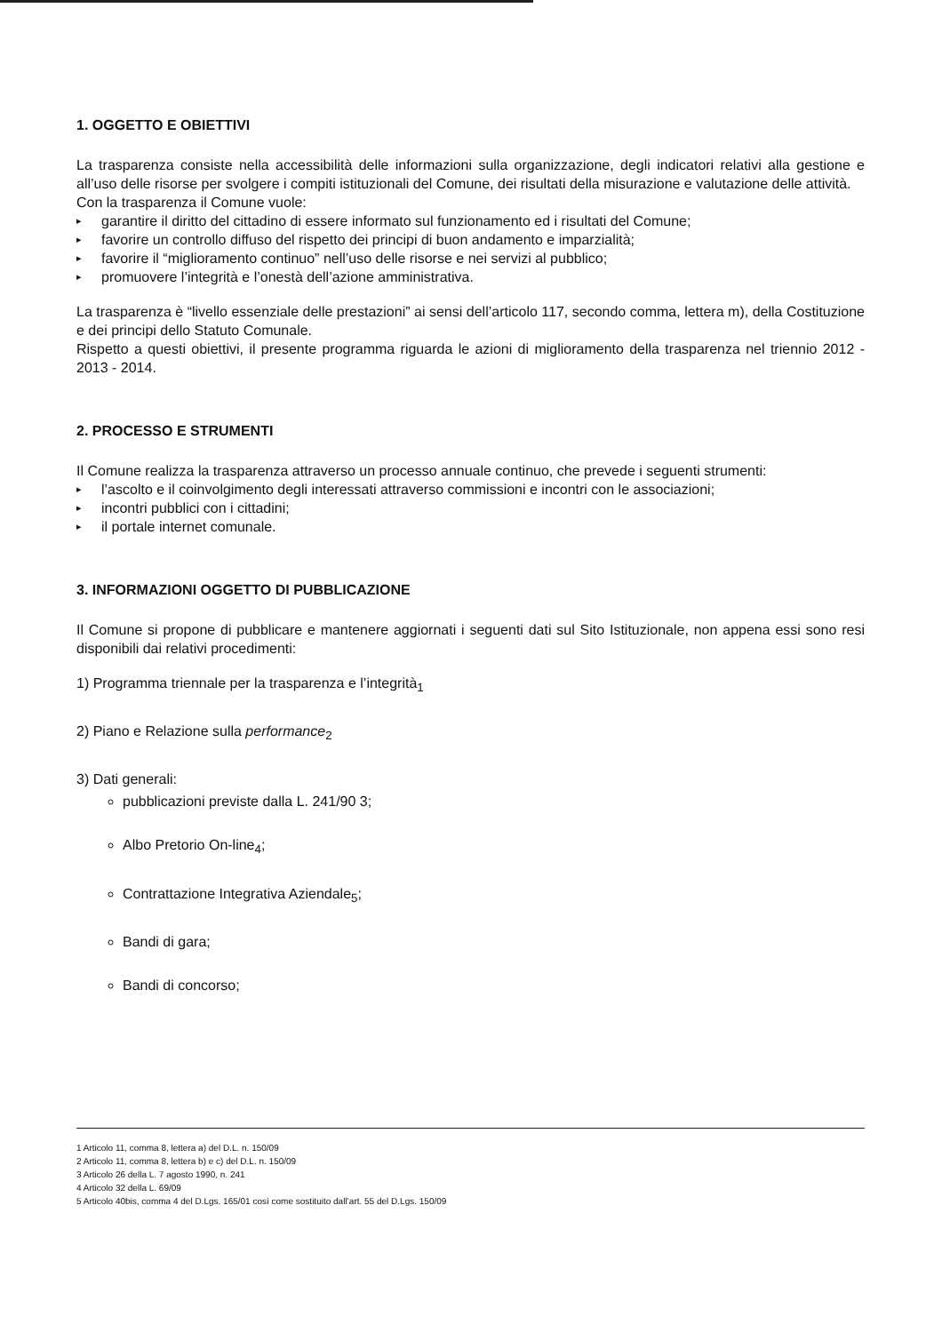1. OGGETTO E OBIETTIVI
La trasparenza consiste nella accessibilità delle informazioni sulla organizzazione, degli indicatori relativi alla gestione e all’uso delle risorse per svolgere i compiti istituzionali del Comune, dei risultati della misurazione e valutazione delle attività.
Con la trasparenza il Comune vuole:
▸ garantire il diritto del cittadino di essere informato sul funzionamento ed i risultati del Comune;
▸ favorire un controllo diffuso del rispetto dei principi di buon andamento e imparzialità;
▸ favorire il “miglioramento continuo” nell’uso delle risorse e nei servizi al pubblico;
▸ promuovere l’integrità e l’onestà dell’azione amministrativa.
La trasparenza è “livello essenziale delle prestazioni” ai sensi dell’articolo 117, secondo comma, lettera m), della Costituzione e dei principi dello Statuto Comunale.
Rispetto a questi obiettivi, il presente programma riguarda le azioni di miglioramento della trasparenza nel triennio 2012 - 2013 - 2014.
2. PROCESSO E STRUMENTI
Il Comune realizza la trasparenza attraverso un processo annuale continuo, che prevede i seguenti strumenti:
▸ l’ascolto e il coinvolgimento degli interessati attraverso commissioni e incontri con le associazioni;
▸ incontri pubblici con i cittadini;
▸ il portale internet comunale.
3. INFORMAZIONI OGGETTO DI PUBBLICAZIONE
Il Comune si propone di pubblicare e mantenere aggiornati i seguenti dati sul Sito Istituzionale, non appena essi sono resi disponibili dai relativi procedimenti:
1) Programma triennale per la trasparenza e l’integrità<sub>1</sub>
2) Piano e Relazione sulla performance<sub>2</sub>
3) Dati generali:
pubblicazioni previste dalla L. 241/90 3;
Albo Pretorio On-line<sub>4</sub>;
Contrattazione Integrativa Aziendale<sub>5</sub>;
Bandi di gara;
Bandi di concorso;
1 Articolo 11, comma 8, lettera a) del D.L. n. 150/09
2 Articolo 11, comma 8, lettera b) e c) del D.L. n. 150/09
3 Articolo 26 della L. 7 agosto 1990, n. 241
4 Articolo 32 della L. 69/09
5 Articolo 40bis, comma 4 del D.Lgs. 165/01 così come sostituito dall’art. 55 del D.Lgs. 150/09